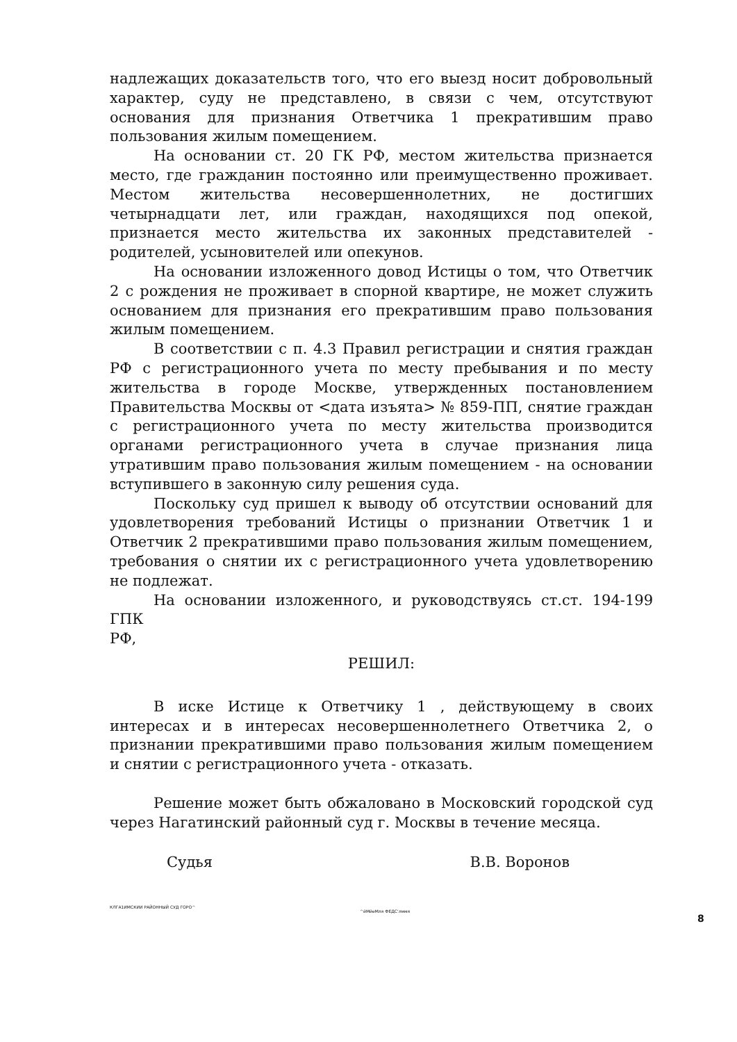надлежащих доказательств того, что его выезд носит добровольный характер, суду не представлено, в связи с чем, отсутствуют основания для признания Ответчика 1 прекратившим право пользования жилым помещением.
На основании ст. 20 ГК РФ, местом жительства признается место, где гражданин постоянно или преимущественно проживает. Местом жительства несовершеннолетних, не достигших четырнадцати лет, или граждан, находящихся под опекой, признается место жительства их законных представителей - родителей, усыновителей или опекунов.
На основании изложенного довод Истицы о том, что Ответчик 2 с рождения не проживает в спорной квартире, не может служить основанием для признания его прекратившим право пользования жилым помещением.
В соответствии с п. 4.3 Правил регистрации и снятия граждан РФ с регистрационного учета по месту пребывания и по месту жительства в городе Москве, утвержденных постановлением Правительства Москвы от <дата изъята> № 859-ПП, снятие граждан с регистрационного учета по месту жительства производится органами регистрационного учета в случае признания лица утратившим право пользования жилым помещением - на основании вступившего в законную силу решения суда.
Поскольку суд пришел к выводу об отсутствии оснований для удовлетворения требований Истицы о признании Ответчик 1 и Ответчик 2 прекратившими право пользования жилым помещением, требования о снятии их с регистрационного учета удовлетворению не подлежат.
На основании изложенного, и руководствуясь ст.ст. 194-199 ГПК
РФ,
РЕШИЛ:
В иске Истице к Ответчику 1 , действующему в своих интересах и в интересах несовершеннолетнего Ответчика 2, о признании прекратившими право пользования жилым помещением и снятии с регистрационного учета - отказать.
Решение может быть обжаловано в Московский городской суд через Нагатинский районный суд г. Москвы в течение месяца.
Судья В.В. Воронов
КЛГА1ИМСКИИ РАЙОННЫЙ СУД ГОРО^ ^йМйеМля ФЕДС'лммя
8